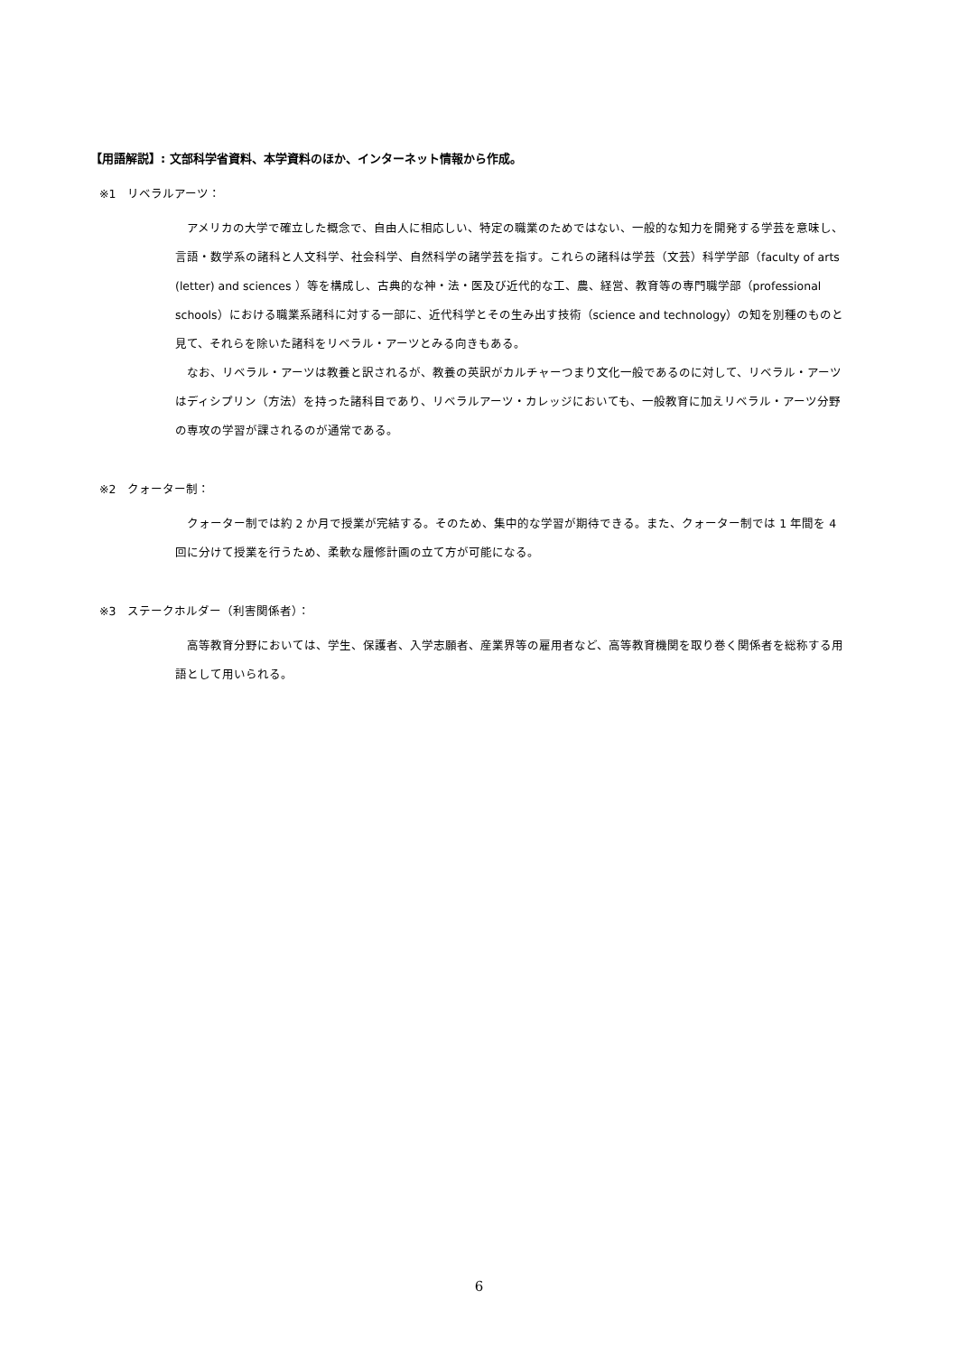【用語解説】: 文部科学省資料、本学資料のほか、インターネット情報から作成。
※1　リベラルアーツ：
アメリカの大学で確立した概念で、自由人に相応しい、特定の職業のためではない、一般的な知力を開発する学芸を意味し、言語・数学系の諸科と人文科学、社会科学、自然科学の諸学芸を指す。これらの諸科は学芸（文芸）科学学部（faculty of arts (letter) and sciences ）等を構成し、古典的な神・法・医及び近代的な工、農、経営、教育等の専門職学部（professional schools）における職業系諸科に対する一部に、近代科学とその生み出す技術（science and technology）の知を別種のものと見て、それらを除いた諸科をリベラル・アーツとみる向きもある。
なお、リベラル・アーツは教養と訳されるが、教養の英訳がカルチャーつまり文化一般であるのに対して、リベラル・アーツはディシプリン（方法）を持った諸科目であり、リベラルアーツ・カレッジにおいても、一般教育に加えリベラル・アーツ分野の専攻の学習が課されるのが通常である。
※2　クォーター制：
クォーター制では約 2 か月で授業が完結する。そのため、集中的な学習が期待できる。また、クォーター制では 1 年間を 4 回に分けて授業を行うため、柔軟な履修計画の立て方が可能になる。
※3　ステークホルダー（利害関係者）：
高等教育分野においては、学生、保護者、入学志願者、産業界等の雇用者など、高等教育機関を取り巻く関係者を総称する用語として用いられる。
6